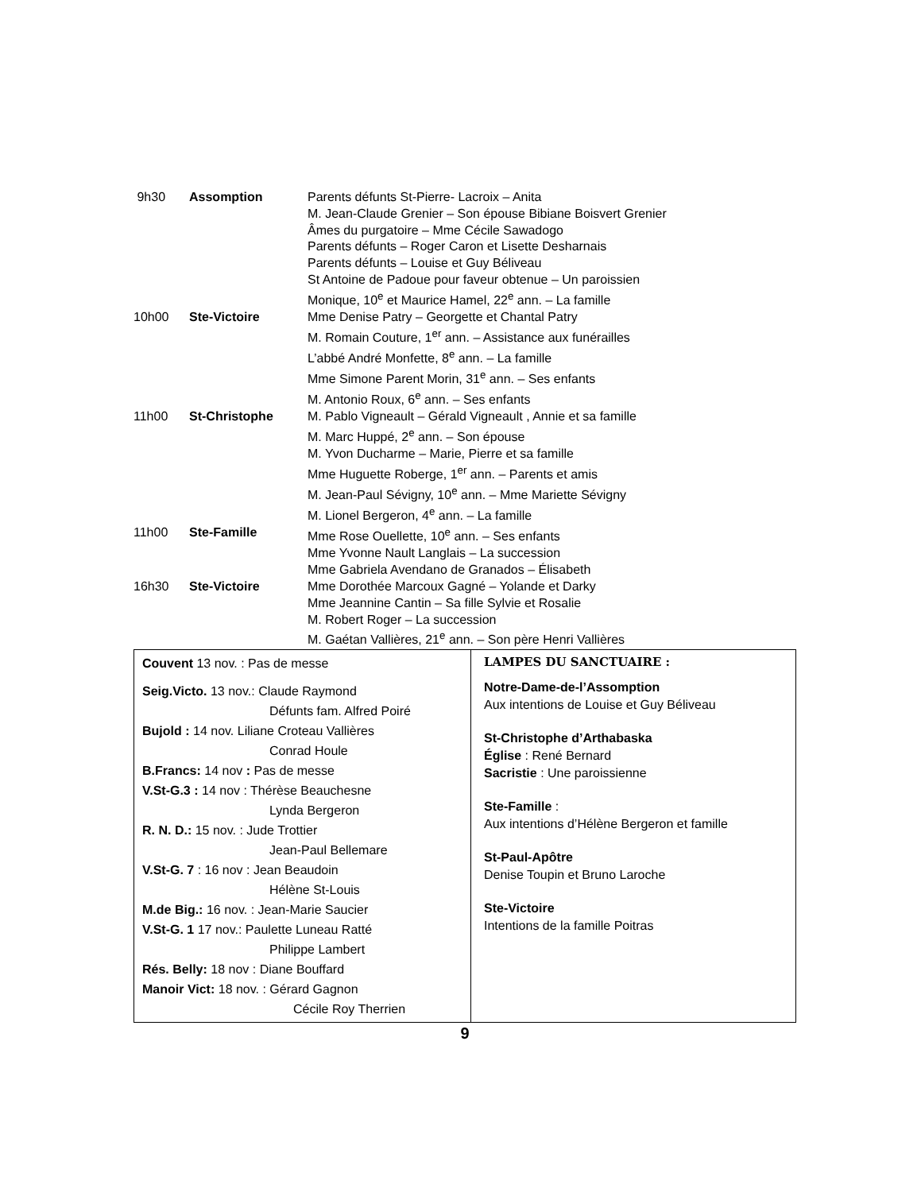| 9h30 | Assomption | Parents défunts St-Pierre- Lacroix – Anita M. Jean-Claude Grenier – Son épouse Bibiane Boisvert Grenier Âmes du purgatoire – Mme Cécile Sawadogo Parents défunts – Roger Caron et Lisette Desharnais Parents défunts – Louise et Guy Béliveau St Antoine de Padoue pour faveur obtenue – Un paroissien Monique, 10<sup>e</sup> et Maurice Hamel, 22<sup>e</sup> ann. – La famille |
| 10h00 | Ste-Victoire | Mme Denise Patry – Georgette et Chantal Patry M. Romain Couture, 1<sup>er</sup> ann. – Assistance aux funérailles L’abbé André Monfette, 8<sup>e</sup> ann. – La famille Mme Simone Parent Morin, 31<sup>e</sup> ann. – Ses enfants M. Antonio Roux, 6<sup>e</sup> ann. – Ses enfants |
| 11h00 | St-Christophe | M. Pablo Vigneault – Gérald Vigneault , Annie et sa famille M. Marc Huppé, 2<sup>e</sup> ann. – Son épouse M. Yvon Ducharme – Marie, Pierre et sa famille Mme Huguette Roberge, 1<sup>er</sup> ann. – Parents et amis M. Jean-Paul Sévigny, 10<sup>e</sup> ann. – Mme Mariette Sévigny M. Lionel Bergeron, 4<sup>e</sup> ann. – La famille |
| 11h00 | Ste-Famille | Mme Rose Ouellette, 10<sup>e</sup> ann. – Ses enfants Mme Yvonne Nault Langlais – La succession Mme Gabriela Avendano de Granados – Élisabeth |
| 16h30 | Ste-Victoire | Mme Dorothée Marcoux Gagné – Yolande et Darky Mme Jeannine Cantin – Sa fille Sylvie et Rosalie M. Robert Roger – La succession M. Gaétan Vallières, 21<sup>e</sup> ann. – Son père Henri Vallières |
Couvent 13 nov. : Pas de messe
Seig.Victo. 13 nov.: Claude Raymond
Défunts fam. Alfred Poiré
Bujold : 14 nov. Liliane Croteau Vallières
Conrad Houle
B.Francs: 14 nov : Pas de messe
V.St-G.3 : 14 nov : Thérèse Beauchesne
Lynda Bergeron
R. N. D.: 15 nov. : Jude Trottier
Jean-Paul Bellemare
V.St-G. 7 : 16 nov : Jean Beaudoin
Hélène St-Louis
M.de Big.: 16 nov. : Jean-Marie Saucier
V.St-G. 1 17 nov.: Paulette Luneau Ratté
Philippe Lambert
Rés. Belly: 18 nov : Diane Bouffard
Manoir Vict: 18 nov. : Gérard Gagnon
Cécile Roy Therrien
LAMPES DU SANCTUAIRE :
Notre-Dame-de-l’Assomption
Aux intentions de Louise et Guy Béliveau
St-Christophe d’Arthabaska
Église : René Bernard
Sacristie : Une paroissienne
Ste-Famille :
Aux intentions d’Hélène Bergeron et famille
St-Paul-Apôtre
Denise Toupin et Bruno Laroche
Ste-Victoire
Intentions de la famille Poitras
9